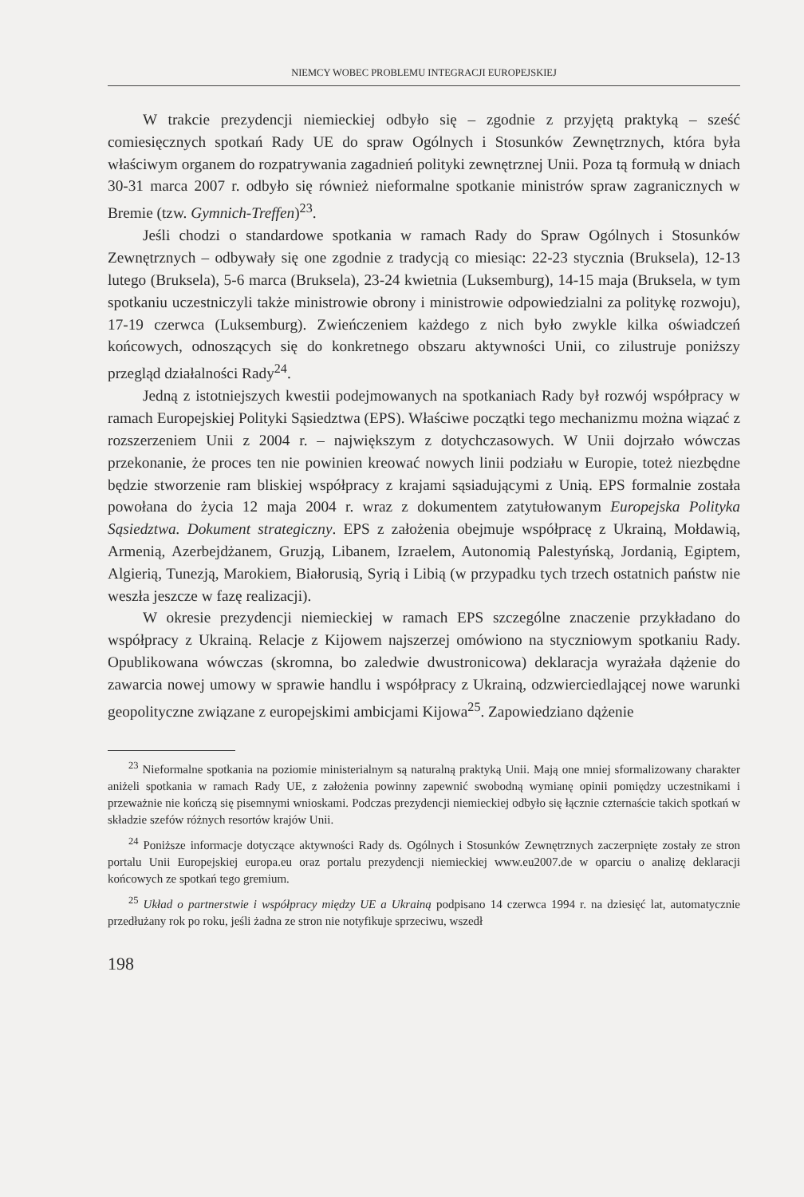NIEMCY WOBEC PROBLEMU INTEGRACJI EUROPEJSKIEJ
W trakcie prezydencji niemieckiej odbyło się – zgodnie z przyjętą praktyką – sześć comiesięcznych spotkań Rady UE do spraw Ogólnych i Stosunków Zewnętrznych, która była właściwym organem do rozpatrywania zagadnień polityki zewnętrznej Unii. Poza tą formułą w dniach 30-31 marca 2007 r. odbyło się również nieformalne spotkanie ministrów spraw zagranicznych w Bremie (tzw. Gymnich-Treffen)<sup>23</sup>.
Jeśli chodzi o standardowe spotkania w ramach Rady do Spraw Ogólnych i Stosunków Zewnętrznych – odbywały się one zgodnie z tradycją co miesiąc: 22-23 stycznia (Bruksela), 12-13 lutego (Bruksela), 5-6 marca (Bruksela), 23-24 kwietnia (Luksemburg), 14-15 maja (Bruksela, w tym spotkaniu uczestniczyli także ministrowie obrony i ministrowie odpowiedzialni za politykę rozwoju), 17-19 czerwca (Luksemburg). Zwieńczeniem każdego z nich było zwykle kilka oświadczeń końcowych, odnoszących się do konkretnego obszaru aktywności Unii, co zilustruje poniższy przegląd działalności Rady<sup>24</sup>.
Jedną z istotniejszych kwestii podejmowanych na spotkaniach Rady był rozwój współpracy w ramach Europejskiej Polityki Sąsiedztwa (EPS). Właściwe początki tego mechanizmu można wiązać z rozszerzeniem Unii z 2004 r. – największym z dotychczasowych. W Unii dojrzało wówczas przekonanie, że proces ten nie powinien kreować nowych linii podziału w Europie, toteż niezbędne będzie stworzenie ram bliskiej współpracy z krajami sąsiadującymi z Unią. EPS formalnie została powołana do życia 12 maja 2004 r. wraz z dokumentem zatytułowanym Europejska Polityka Sąsiedztwa. Dokument strategiczny. EPS z założenia obejmuje współpracę z Ukrainą, Mołdawią, Armenią, Azerbejdżanem, Gruzją, Libanem, Izraelem, Autonomią Palestyńską, Jordanią, Egiptem, Algierią, Tunezją, Marokiem, Białorusią, Syrią i Libią (w przypadku tych trzech ostatnich państw nie weszła jeszcze w fazę realizacji).
W okresie prezydencji niemieckiej w ramach EPS szczególne znaczenie przykładano do współpracy z Ukrainą. Relacje z Kijowem najszerzej omówiono na styczniowym spotkaniu Rady. Opublikowana wówczas (skromna, bo zaledwie dwustronicowa) deklaracja wyrażała dążenie do zawarcia nowej umowy w sprawie handlu i współpracy z Ukrainą, odzwierciedlającej nowe warunki geopolityczne związane z europejskimi ambicjami Kijowa<sup>25</sup>. Zapowiedziano dążenie
<sup>23</sup> Nieformalne spotkania na poziomie ministerialnym są naturalną praktyką Unii. Mają one mniej sformalizowany charakter aniżeli spotkania w ramach Rady UE, z założenia powinny zapewnić swobodną wymianę opinii pomiędzy uczestnikami i przeważnie nie kończą się pisemnymi wnioskami. Podczas prezydencji niemieckiej odbyło się łącznie czternaście takich spotkań w składzie szefów różnych resortów krajów Unii.
<sup>24</sup> Poniższe informacje dotyczące aktywności Rady ds. Ogólnych i Stosunków Zewnętrznych zaczerpnięte zostały ze stron portalu Unii Europejskiej europa.eu oraz portalu prezydencji niemieckiej www.eu2007.de w oparciu o analizę deklaracji końcowych ze spotkań tego gremium.
<sup>25</sup> Układ o partnerstwie i współpracy między UE a Ukrainą podpisano 14 czerwca 1994 r. na dziesięć lat, automatycznie przedłużany rok po roku, jeśli żadna ze stron nie notyfikuje sprzeciwu, wszedł
198